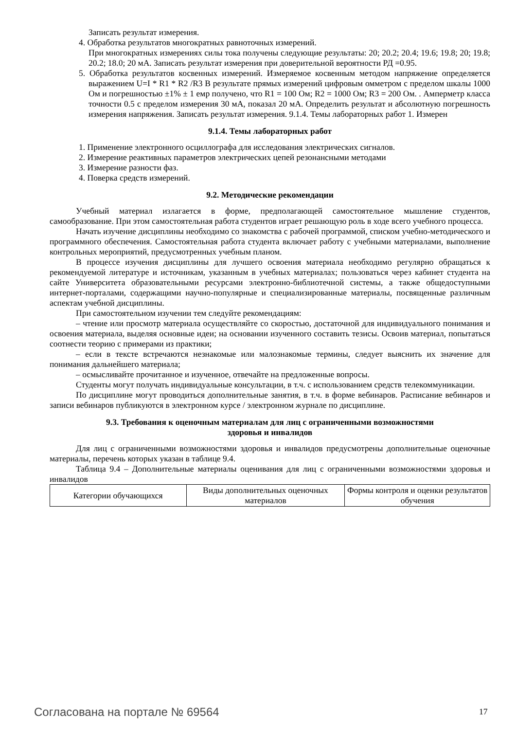Записать результат измерения.
4. Обработка результатов многократных равноточных измерений.
При многократных измерениях силы тока получены следующие результаты: 20; 20.2; 20.4; 19.6; 19.8; 20; 19.8; 20.2; 18.0; 20 мА. Записать результат измерения при доверительной вероятности РД =0.95.
5. Обработка результатов косвенных измерений. Измеряемое косвенным методом напряжение определяется выражением U=I * R1 * R2 /R3 В результате прямых измерений цифровым омметром с пределом шкалы 1000 Ом и погрешностью ±1% ± 1 емр получено, что R1 = 100 Ом; R2 = 1000 Ом; R3 = 200 Ом. . Амперметр класса точности 0.5 с пределом измерения 30 мА, показал 20 мА. Определить результат и абсолютную погрешность измерения напряжения. Записать результат измерения. 9.1.4. Темы лабораторных работ 1. Измерен
9.1.4. Темы лабораторных работ
1. Применение электронного осциллографа для исследования электрических сигналов.
2. Измерение реактивных параметров электрических цепей резонансными методами
3. Измерение разности фаз.
4. Поверка средств измерений.
9.2. Методические рекомендации
Учебный материал излагается в форме, предполагающей самостоятельное мышление студентов, самообразование. При этом самостоятельная работа студентов играет решающую роль в ходе всего учебного процесса.
Начать изучение дисциплины необходимо со знакомства с рабочей программой, списком учебно-методического и программного обеспечения. Самостоятельная работа студента включает работу с учебными материалами, выполнение контрольных мероприятий, предусмотренных учебным планом.
В процессе изучения дисциплины для лучшего освоения материала необходимо регулярно обращаться к рекомендуемой литературе и источникам, указанным в учебных материалах; пользоваться через кабинет студента на сайте Университета образовательными ресурсами электронно-библиотечной системы, а также общедоступными интернет-порталами, содержащими научно-популярные и специализированные материалы, посвященные различным аспектам учебной дисциплины.
При самостоятельном изучении тем следуйте рекомендациям:
– чтение или просмотр материала осуществляйте со скоростью, достаточной для индивидуального понимания и освоения материала, выделяя основные идеи; на основании изученного составить тезисы. Освоив материал, попытаться соотнести теорию с примерами из практики;
– если в тексте встречаются незнакомые или малознакомые термины, следует выяснить их значение для понимания дальнейшего материала;
– осмысливайте прочитанное и изученное, отвечайте на предложенные вопросы.
Студенты могут получать индивидуальные консультации, в т.ч. с использованием средств телекоммуникации.
По дисциплине могут проводиться дополнительные занятия, в т.ч. в форме вебинаров. Расписание вебинаров и записи вебинаров публикуются в электронном курсе / электронном журнале по дисциплине.
9.3. Требования к оценочным материалам для лиц с ограниченными возможностями
здоровья и инвалидов
Для лиц с ограниченными возможностями здоровья и инвалидов предусмотрены дополнительные оценочные материалы, перечень которых указан в таблице 9.4.
Таблица 9.4 – Дополнительные материалы оценивания для лиц с ограниченными возможностями здоровья и инвалидов
| Категории обучающихся | Виды дополнительных оценочных материалов | Формы контроля и оценки результатов обучения |
Согласована на портале № 69564 17